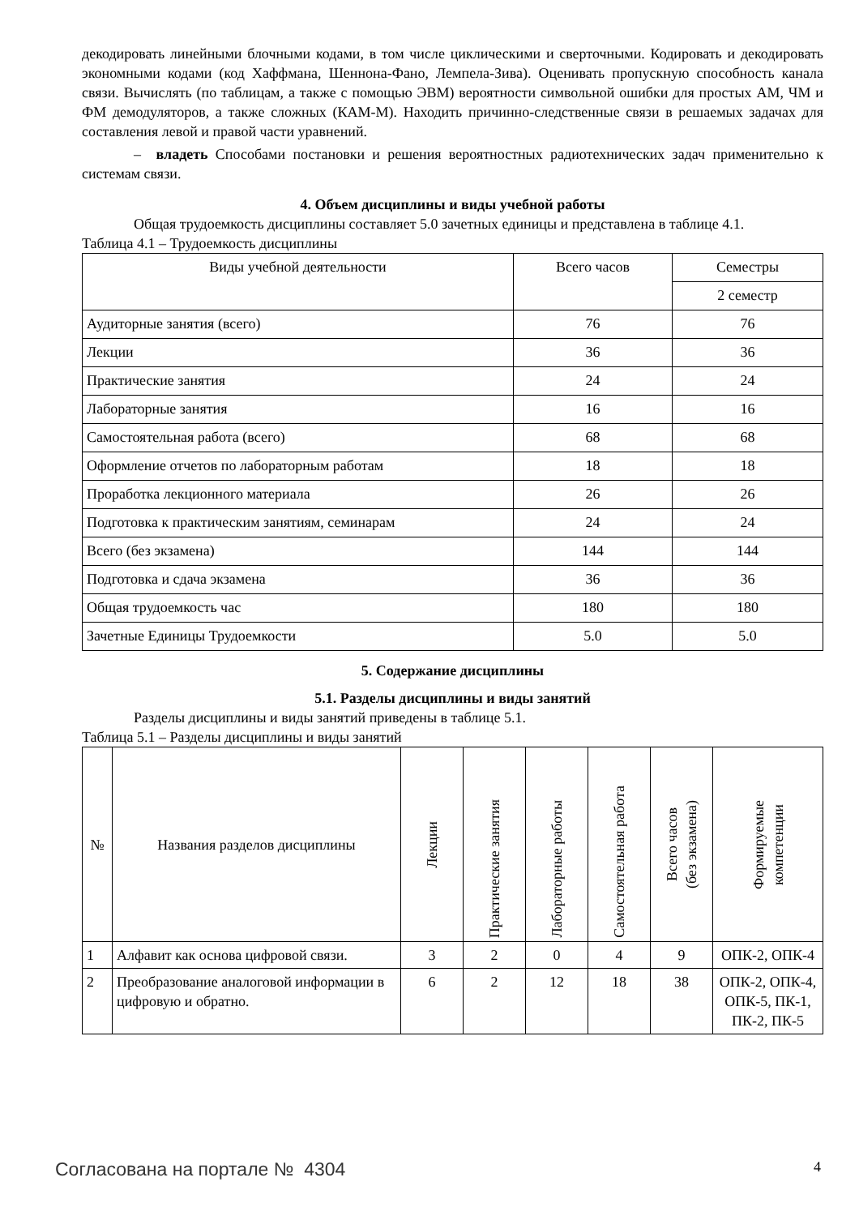декодировать линейными блочными кодами, в том числе циклическими и сверточными. Кодировать и декодировать экономными кодами (код Хаффмана, Шеннона-Фано, Лемпела-Зива). Оценивать пропускную способность канала связи. Вычислять (по таблицам, а также с помощью ЭВМ) вероятности символьной ошибки для простых АМ, ЧМ и ФМ демодуляторов, а также сложных (КАМ-М). Находить причинно-следственные связи в решаемых задачах для составления левой и правой части уравнений.
– владеть Способами постановки и решения вероятностных радиотехнических задач применительно к системам связи.
4. Объем дисциплины и виды учебной работы
Общая трудоемкость дисциплины составляет 5.0 зачетных единицы и представлена в таблице 4.1.
Таблица 4.1 – Трудоемкость дисциплины
| Виды учебной деятельности | Всего часов | Семестры |
| --- | --- | --- |
| | | 2 семестр |
| Аудиторные занятия (всего) | 76 | 76 |
| Лекции | 36 | 36 |
| Практические занятия | 24 | 24 |
| Лабораторные занятия | 16 | 16 |
| Самостоятельная работа (всего) | 68 | 68 |
| Оформление отчетов по лабораторным работам | 18 | 18 |
| Проработка лекционного материала | 26 | 26 |
| Подготовка к практическим занятиям, семинарам | 24 | 24 |
| Всего (без экзамена) | 144 | 144 |
| Подготовка и сдача экзамена | 36 | 36 |
| Общая трудоемкость час | 180 | 180 |
| Зачетные Единицы Трудоемкости | 5.0 | 5.0 |
5. Содержание дисциплины
5.1. Разделы дисциплины и виды занятий
Разделы дисциплины и виды занятий приведены в таблице 5.1.
Таблица 5.1 – Разделы дисциплины и виды занятий
| № | Названия разделов дисциплины | Лекции | Практические занятия | Лабораторные работы | Самостоятельная работа | Всего часов (без экзамена) | Формируемые компетенции |
| --- | --- | --- | --- | --- | --- | --- | --- |
| 1 | Алфавит как основа цифровой связи. | 3 | 2 | 0 | 4 | 9 | ОПК-2, ОПК-4 |
| 2 | Преобразование аналоговой информации в цифровую и обратно. | 6 | 2 | 12 | 18 | 38 | ОПК-2, ОПК-4, ОПК-5, ПК-1, ПК-2, ПК-5 |
Согласована на портале № 4304 4